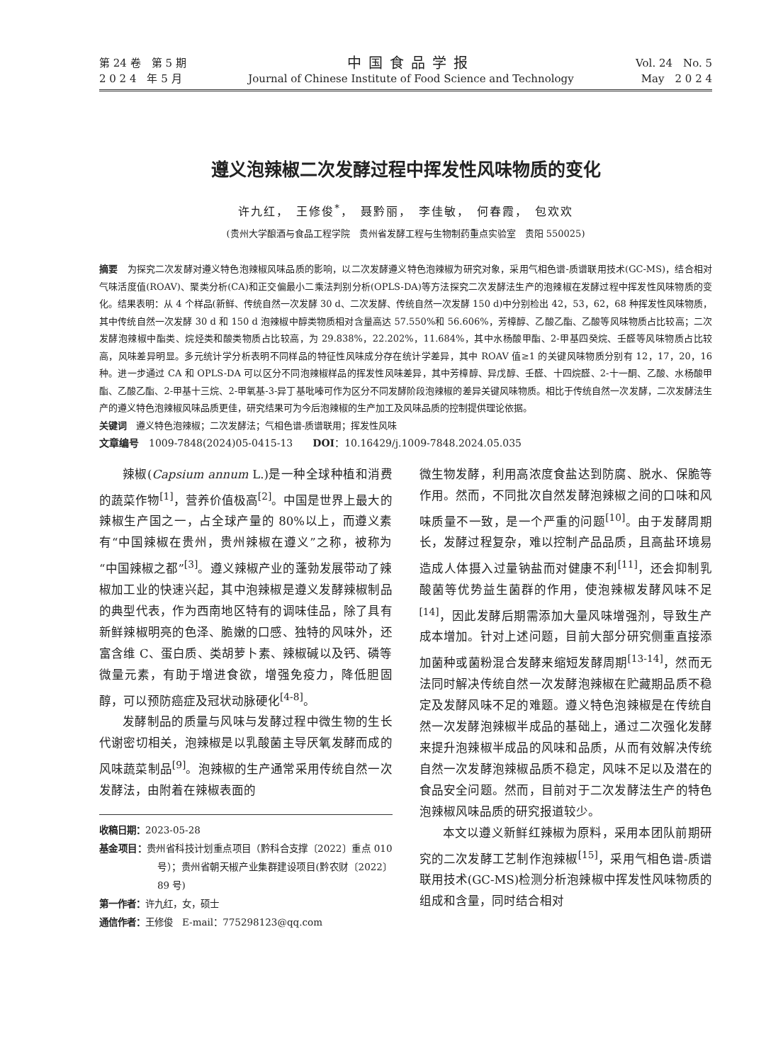第 24 卷　第 5 期
2 0 2 4　年 5 月
中国食品学报
Journal of Chinese Institute of Food Science and Technology
Vol. 24　No. 5
May　2 0 2 4
遵义泡辣椒二次发酵过程中挥发性风味物质的变化
许九红，　王修俊<sup>*</sup>，　聂黔丽，　李佳敏，　何春霞，　包欢欢
(贵州大学酿酒与食品工程学院　贵州省发酵工程与生物制药重点实验室　贵阳 550025)
摘要　为探究二次发酵对遵义特色泡辣椒风味品质的影响，以二次发酵遵义特色泡辣椒为研究对象，采用气相色谱-质谱联用技术(GC-MS)，结合相对气味活度值(ROAV)、聚类分析(CA)和正交偏最小二乘法判别分析(OPLS-DA)等方法探究二次发酵法生产的泡辣椒在发酵过程中挥发性风味物质的变化。结果表明：从 4 个样品(新鲜、传统自然一次发酵 30 d、二次发酵、传统自然一次发酵 150 d)中分别检出 42，53，62，68 种挥发性风味物质，其中传统自然一次发酵 30 d 和 150 d 泡辣椒中醇类物质相对含量高达 57.550%和 56.606%，芳樟醇、乙酸乙酯、乙酸等风味物质占比较高；二次发酵泡辣椒中酯类、烷烃类和酸类物质占比较高，为 29.838%，22.202%，11.684%，其中水杨酸甲酯、2-甲基四癸烷、壬醛等风味物质占比较高，风味差异明显。多元统计学分析表明不同样品的特征性风味成分存在统计学差异，其中 ROAV 值≥1 的关键风味物质分别有 12，17，20，16 种。进一步通过 CA 和 OPLS-DA 可以区分不同泡辣椒样品的挥发性风味差异，其中芳樟醇、异戊醇、壬醛、十四烷醛、2-十一酮、乙酸、水杨酸甲酯、乙酸乙酯、2-甲基十三烷、2-甲氧基-3-异丁基吡嗪可作为区分不同发酵阶段泡辣椒的差异关键风味物质。相比于传统自然一次发酵，二次发酵法生产的遵义特色泡辣椒风味品质更佳，研究结果可为今后泡辣椒的生产加工及风味品质的控制提供理论依据。
关键词　遵义特色泡辣椒；二次发酵法；气相色谱-质谱联用；挥发性风味
文章编号　1009-7848(2024)05-0415-13　　DOI：10.16429/j.1009-7848.2024.05.035
辣椒(Capsium annum L.)是一种全球种植和消费的蔬菜作物<sup>[1]</sup>，营养价值极高<sup>[2]</sup>。中国是世界上最大的辣椒生产国之一，占全球产量的 80%以上，而遵义素有“中国辣椒在贵州，贵州辣椒在遵义”之称，被称为“中国辣椒之都”<sup>[3]</sup>。遵义辣椒产业的蓬勃发展带动了辣椒加工业的快速兴起，其中泡辣椒是遵义发酵辣椒制品的典型代表，作为西南地区特有的调味佳品，除了具有新鲜辣椒明亮的色泽、脆嫩的口感、独特的风味外，还富含维 C、蛋白质、类胡萝卜素、辣椒碱以及钙、磷等微量元素，有助于增进食欲，增强免疫力，降低胆固醇，可以预防癌症及冠状动脉硬化<sup>[4-8]</sup>。
发酵制品的质量与风味与发酵过程中微生物的生长代谢密切相关，泡辣椒是以乳酸菌主导厌氧发酵而成的风味蔬菜制品<sup>[9]</sup>。泡辣椒的生产通常采用传统自然一次发酵法，由附着在辣椒表面的
收稿日期：2023-05-28
基金项目：贵州省科技计划重点项目（黔科合支撑〔2022〕重点 010 号）；贵州省朝天椒产业集群建设项目(黔农财〔2022〕89 号)
第一作者：许九红，女，硕士
通信作者：王修俊　E-mail：775298123@qq.com
微生物发酵，利用高浓度食盐达到防腐、脱水、保脆等作用。然而，不同批次自然发酵泡辣椒之间的口味和风味质量不一致，是一个严重的问题<sup>[10]</sup>。由于发酵周期长，发酵过程复杂，难以控制产品品质，且高盐环境易造成人体摄入过量钠盐而对健康不利<sup>[11]</sup>，还会抑制乳酸菌等优势益生菌群的作用，使泡辣椒发酵风味不足<sup>[14]</sup>，因此发酵后期需添加大量风味增强剂，导致生产成本增加。针对上述问题，目前大部分研究侧重直接添加菌种或菌粉混合发酵来缩短发酵周期<sup>[13-14]</sup>，然而无法同时解决传统自然一次发酵泡辣椒在贮藏期品质不稳定及发酵风味不足的难题。遵义特色泡辣椒是在传统自然一次发酵泡辣椒半成品的基础上，通过二次强化发酵来提升泡辣椒半成品的风味和品质，从而有效解决传统自然一次发酵泡辣椒品质不稳定，风味不足以及潜在的食品安全问题。然而，目前对于二次发酵法生产的特色泡辣椒风味品质的研究报道较少。
本文以遵义新鲜红辣椒为原料，采用本团队前期研究的二次发酵工艺制作泡辣椒<sup>[15]</sup>，采用气相色谱-质谱联用技术(GC-MS)检测分析泡辣椒中挥发性风味物质的组成和含量，同时结合相对